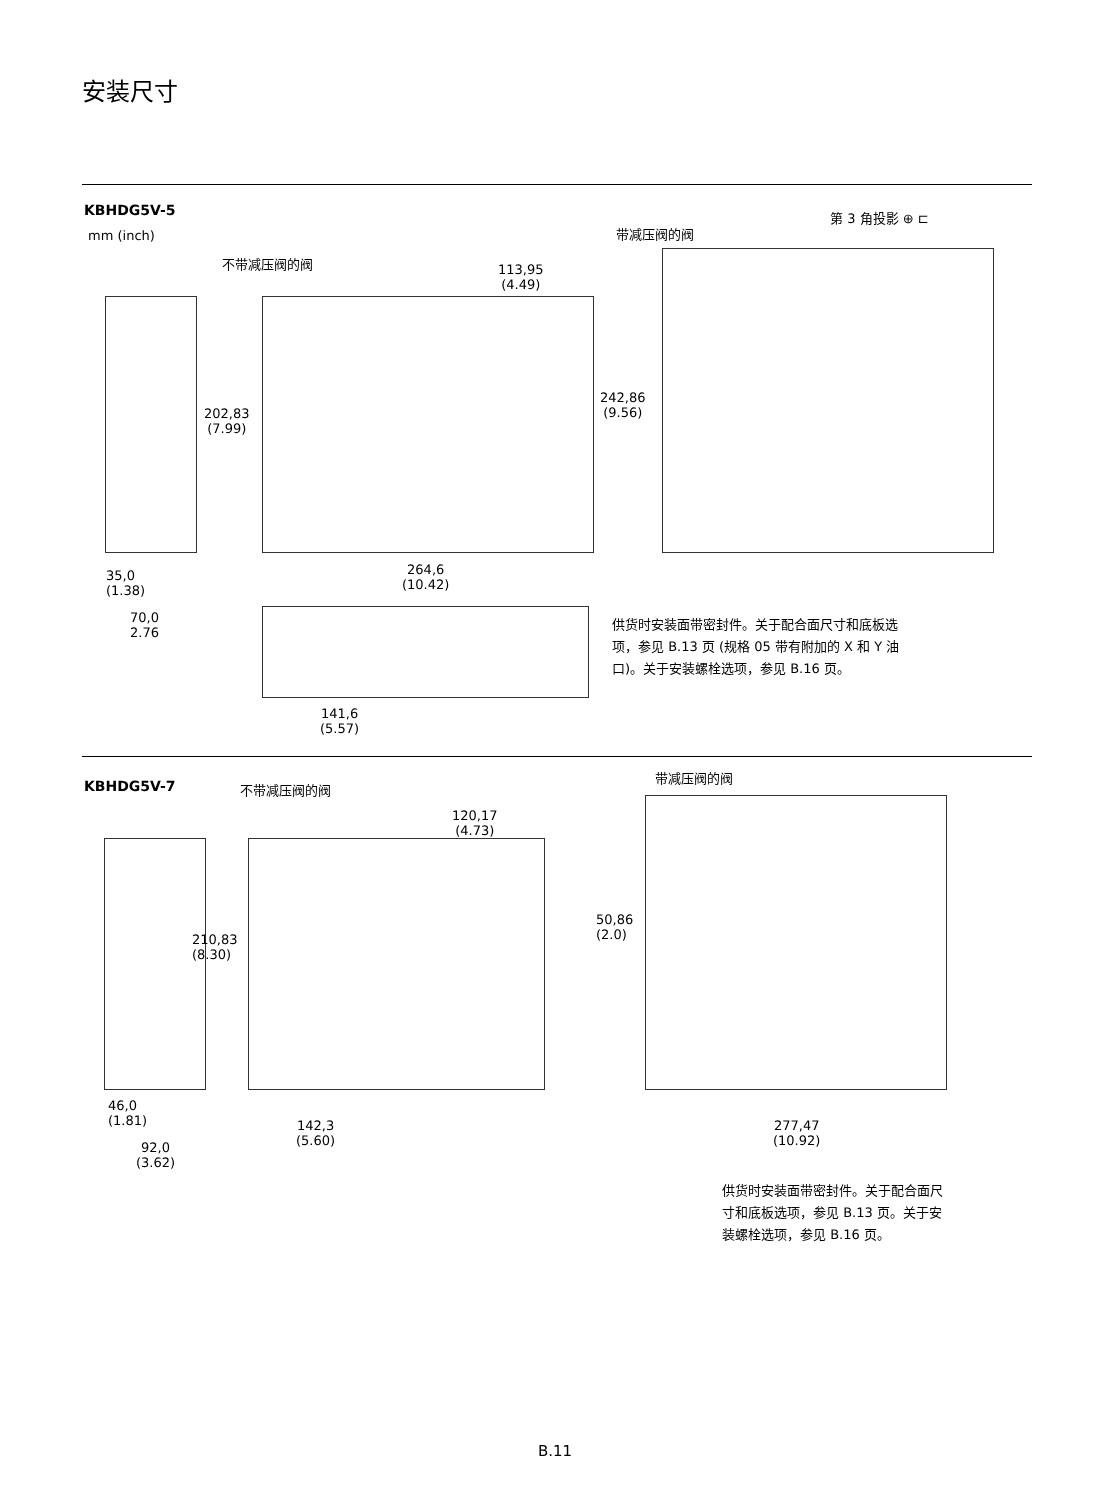安装尺寸
KBHDG5V-5
mm (inch)
第 3 角投影 ⊕ ⊏
带减压阀的阀
不带减压阀的阀
113,95
(4.49)
202,83
(7.99)
242,86
(9.56)
264,6
(10.42)
35,0
(1.38)
70,0
2.76
供货时安装面带密封件。关于配合面尺寸和底板选项，参见 B.13 页 (规格 05 带有附加的 X 和 Y 油口)。关于安装螺栓选项，参见 B.16 页。
141,6
(5.57)
KBHDG5V-7 不带减压阀的阀
带减压阀的阀
120,17
(4.73)
210,83
(8.30)
50,86
(2.0)
46,0
(1.81)
142,3
(5.60)
277,47
(10.92)
92,0
(3.62)
供货时安装面带密封件。关于配合面尺寸和底板选项，参见 B.13 页。关于安装螺栓选项，参见 B.16 页。
B.11